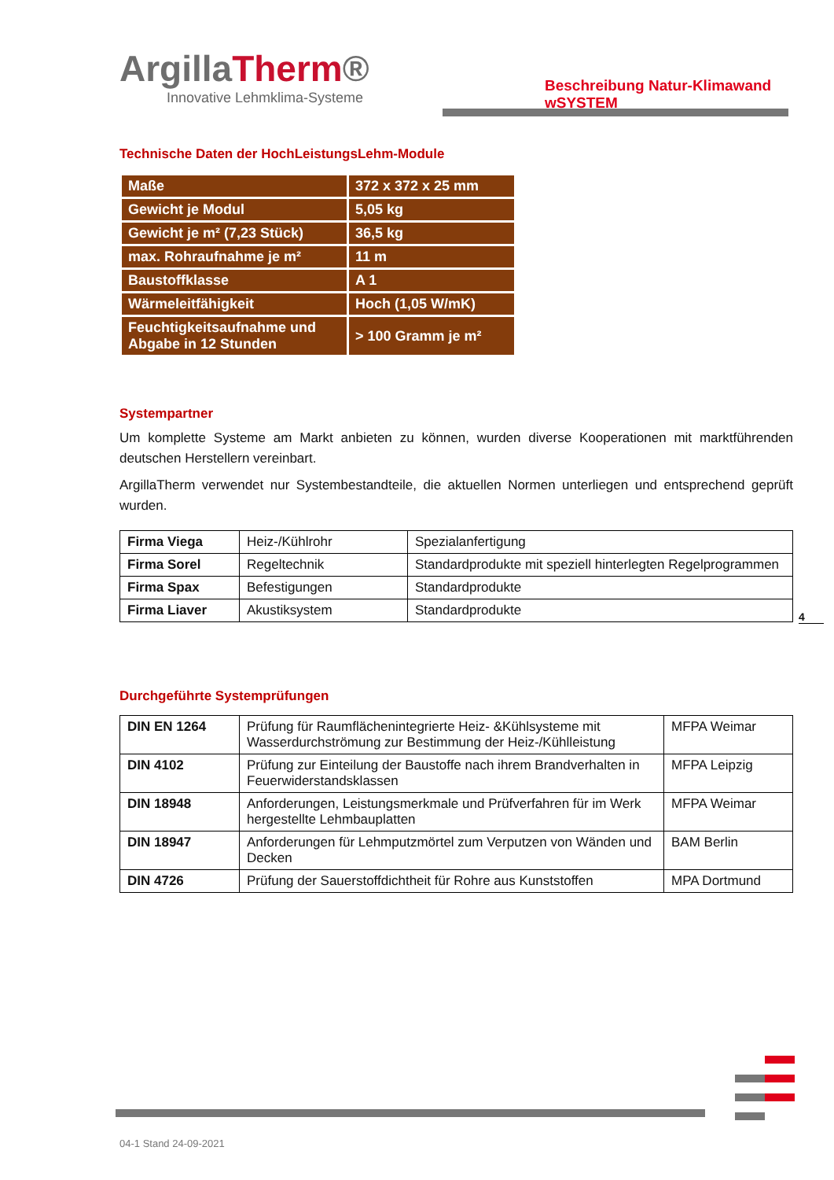ArgillaTherm®
Innovative Lehmklima-Systeme
Beschreibung Natur-Klimawand wSYSTEM
Technische Daten der HochLeistungsLehm-Module
| Maße | 372 x 372 x 25 mm |
| Gewicht je Modul | 5,05 kg |
| Gewicht je m² (7,23 Stück) | 36,5 kg |
| max. Rohraufnahme je m² | 11 m |
| Baustoffklasse | A 1 |
| Wärmeleitfähigkeit | Hoch (1,05 W/mK) |
| Feuchtigkeitsaufnahme und Abgabe in 12 Stunden | > 100 Gramm je m² |
Systempartner
Um komplette Systeme am Markt anbieten zu können, wurden diverse Kooperationen mit marktführenden deutschen Herstellern vereinbart.
ArgillaTherm verwendet nur Systembestandteile, die aktuellen Normen unterliegen und entsprechend geprüft wurden.
| Firma Viega | Heiz-/Kühlrohr | Spezialanfertigung |
| Firma Sorel | Regeltechnik | Standardprodukte mit speziell hinterlegten Regelprogrammen |
| Firma Spax | Befestigungen | Standardprodukte |
| Firma Liaver | Akustiksystem | Standardprodukte |
4
Durchgeführte Systemprüfungen
| DIN EN 1264 | Prüfung für Raumflächenintegrierte Heiz- &Kühlsysteme mit Wasserdurchströmung zur Bestimmung der Heiz-/Kühlleistung | MFPA Weimar |
| DIN 4102 | Prüfung zur Einteilung der Baustoffe nach ihrem Brandverhalten in Feuerwiderstandsklassen | MFPA Leipzig |
| DIN 18948 | Anforderungen, Leistungsmerkmale und Prüfverfahren für im Werk hergestellte Lehmbauplatten | MFPA Weimar |
| DIN 18947 | Anforderungen für Lehmputzmörtel zum Verputzen von Wänden und Decken | BAM Berlin |
| DIN 4726 | Prüfung der Sauerstoffdichtheit für Rohre aus Kunststoffen | MPA Dortmund |
04-1 Stand 24-09-2021